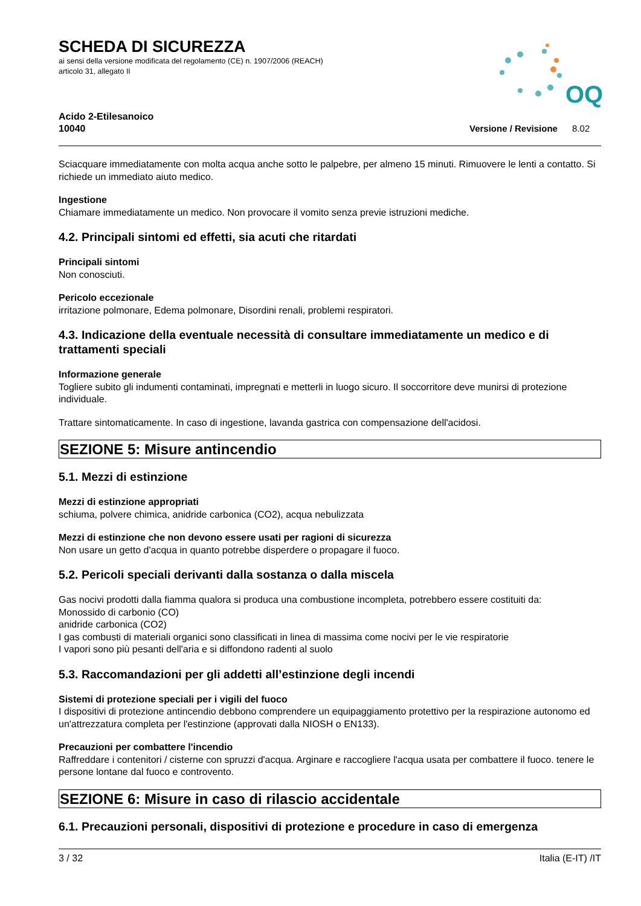OQ
SCHEDA DI SICUREZZA
ai sensi della versione modificata del regolamento (CE) n. 1907/2006 (REACH)
articolo 31, allegato II
Acido 2-Etilesanoico
10040
Versione / Revisione 8.02
Sciacquare immediatamente con molta acqua anche sotto le palpebre, per almeno 15 minuti. Rimuovere le lenti a contatto. Si richiede un immediato aiuto medico.
Ingestione
Chiamare immediatamente un medico. Non provocare il vomito senza previe istruzioni mediche.
4.2. Principali sintomi ed effetti, sia acuti che ritardati
Principali sintomi
Non conosciuti.
Pericolo eccezionale
irritazione polmonare, Edema polmonare, Disordini renali, problemi respiratori.
4.3. Indicazione della eventuale necessità di consultare immediatamente un medico e di trattamenti speciali
Informazione generale
Togliere subito gli indumenti contaminati, impregnati e metterli in luogo sicuro. Il soccorritore deve munirsi di protezione individuale.
Trattare sintomaticamente. In caso di ingestione, lavanda gastrica con compensazione dell'acidosi.
SEZIONE 5: Misure antincendio
5.1. Mezzi di estinzione
Mezzi di estinzione appropriati
schiuma, polvere chimica, anidride carbonica (CO2), acqua nebulizzata
Mezzi di estinzione che non devono essere usati per ragioni di sicurezza
Non usare un getto d'acqua in quanto potrebbe disperdere o propagare il fuoco.
5.2. Pericoli speciali derivanti dalla sostanza o dalla miscela
Gas nocivi prodotti dalla fiamma qualora si produca una combustione incompleta, potrebbero essere costituiti da:
Monossido di carbonio (CO)
anidride carbonica (CO2)
I gas combusti di materiali organici sono classificati in linea di massima come nocivi per le vie respiratorie
I vapori sono più pesanti dell'aria e si diffondono radenti al suolo
5.3. Raccomandazioni per gli addetti all’estinzione degli incendi
Sistemi di protezione speciali per i vigili del fuoco
I dispositivi di protezione antincendio debbono comprendere un equipaggiamento protettivo per la respirazione autonomo ed un'attrezzatura completa per l'estinzione (approvati dalla NIOSH o EN133).
Precauzioni per combattere l'incendio
Raffreddare i contenitori / cisterne con spruzzi d'acqua. Arginare e raccogliere l'acqua usata per combattere il fuoco. tenere le persone lontane dal fuoco e controvento.
SEZIONE 6: Misure in caso di rilascio accidentale
6.1. Precauzioni personali, dispositivi di protezione e procedure in caso di emergenza
3 / 32 Italia (E-IT) /IT